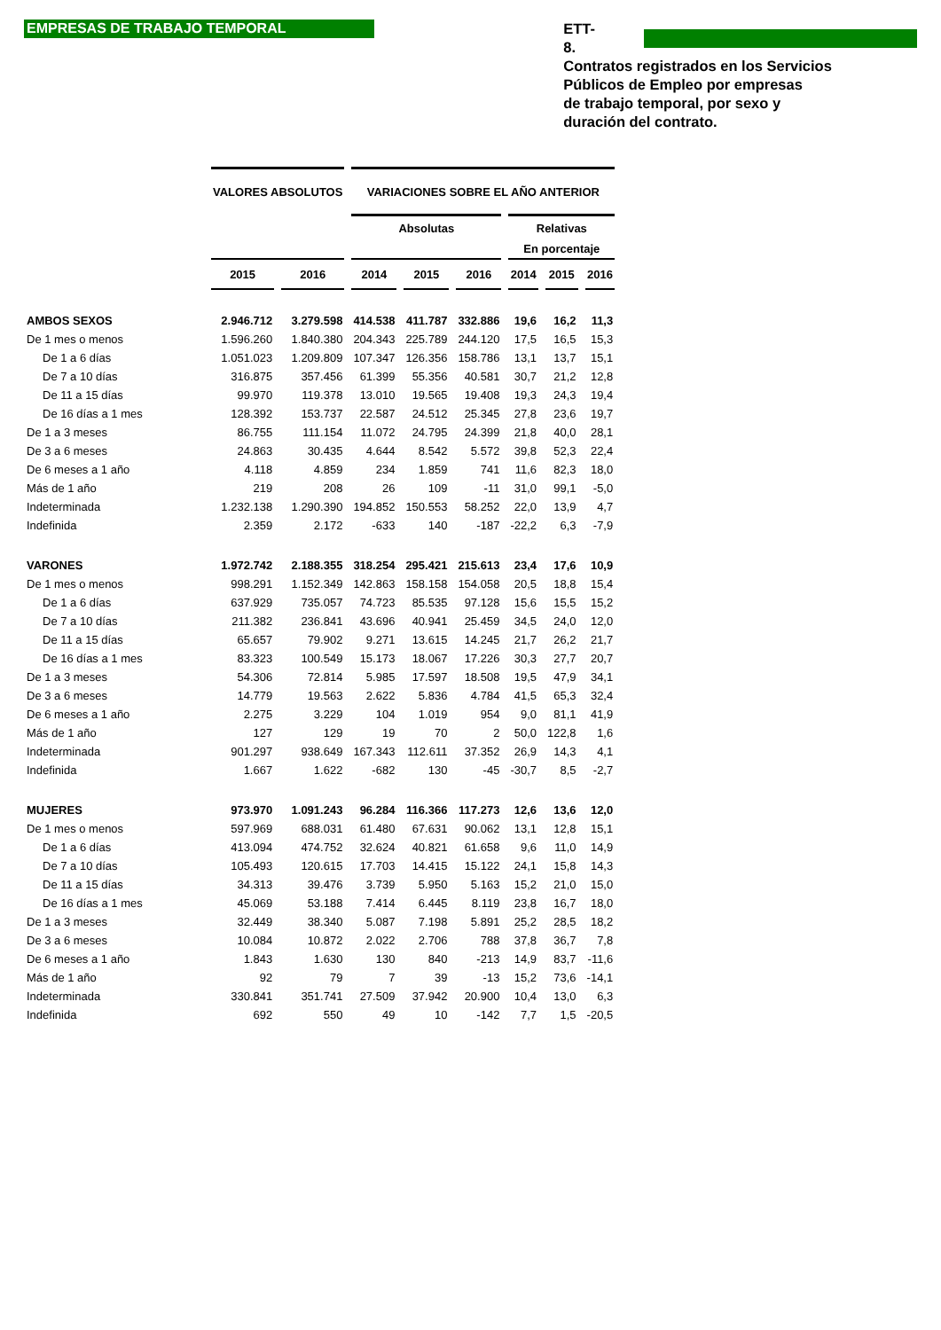EMPRESAS DE TRABAJO TEMPORAL
ETT-8.
Contratos registrados en los Servicios
Públicos de Empleo por empresas
de trabajo temporal, por sexo y
duración del contrato.
| | VALORES ABSOLUTOS | | VARIACIONES SOBRE EL AÑO ANTERIOR | | | | | |
| --- | --- | --- | --- | --- | --- | --- | --- | --- |
| | | | Absolutas | | | Relativas | | |
| | | | | | | En porcentaje | | |
| | 2015 | 2016 | 2014 | 2015 | 2016 | 2014 | 2015 | 2016 |
| AMBOS SEXOS | 2.946.712 | 3.279.598 | 414.538 | 411.787 | 332.886 | 19,6 | 16,2 | 11,3 |
| De 1 mes o menos | 1.596.260 | 1.840.380 | 204.343 | 225.789 | 244.120 | 17,5 | 16,5 | 15,3 |
| De 1 a 6 días | 1.051.023 | 1.209.809 | 107.347 | 126.356 | 158.786 | 13,1 | 13,7 | 15,1 |
| De 7 a 10 días | 316.875 | 357.456 | 61.399 | 55.356 | 40.581 | 30,7 | 21,2 | 12,8 |
| De 11 a 15 días | 99.970 | 119.378 | 13.010 | 19.565 | 19.408 | 19,3 | 24,3 | 19,4 |
| De 16 días a 1 mes | 128.392 | 153.737 | 22.587 | 24.512 | 25.345 | 27,8 | 23,6 | 19,7 |
| De 1 a 3 meses | 86.755 | 111.154 | 11.072 | 24.795 | 24.399 | 21,8 | 40,0 | 28,1 |
| De 3 a 6 meses | 24.863 | 30.435 | 4.644 | 8.542 | 5.572 | 39,8 | 52,3 | 22,4 |
| De 6 meses a 1 año | 4.118 | 4.859 | 234 | 1.859 | 741 | 11,6 | 82,3 | 18,0 |
| Más de 1 año | 219 | 208 | 26 | 109 | -11 | 31,0 | 99,1 | -5,0 |
| Indeterminada | 1.232.138 | 1.290.390 | 194.852 | 150.553 | 58.252 | 22,0 | 13,9 | 4,7 |
| Indefinida | 2.359 | 2.172 | -633 | 140 | -187 | -22,2 | 6,3 | -7,9 |
| VARONES | 1.972.742 | 2.188.355 | 318.254 | 295.421 | 215.613 | 23,4 | 17,6 | 10,9 |
| De 1 mes o menos | 998.291 | 1.152.349 | 142.863 | 158.158 | 154.058 | 20,5 | 18,8 | 15,4 |
| De 1 a 6 días | 637.929 | 735.057 | 74.723 | 85.535 | 97.128 | 15,6 | 15,5 | 15,2 |
| De 7 a 10 días | 211.382 | 236.841 | 43.696 | 40.941 | 25.459 | 34,5 | 24,0 | 12,0 |
| De 11 a 15 días | 65.657 | 79.902 | 9.271 | 13.615 | 14.245 | 21,7 | 26,2 | 21,7 |
| De 16 días a 1 mes | 83.323 | 100.549 | 15.173 | 18.067 | 17.226 | 30,3 | 27,7 | 20,7 |
| De 1 a 3 meses | 54.306 | 72.814 | 5.985 | 17.597 | 18.508 | 19,5 | 47,9 | 34,1 |
| De 3 a 6 meses | 14.779 | 19.563 | 2.622 | 5.836 | 4.784 | 41,5 | 65,3 | 32,4 |
| De 6 meses a 1 año | 2.275 | 3.229 | 104 | 1.019 | 954 | 9,0 | 81,1 | 41,9 |
| Más de 1 año | 127 | 129 | 19 | 70 | 2 | 50,0 | 122,8 | 1,6 |
| Indeterminada | 901.297 | 938.649 | 167.343 | 112.611 | 37.352 | 26,9 | 14,3 | 4,1 |
| Indefinida | 1.667 | 1.622 | -682 | 130 | -45 | -30,7 | 8,5 | -2,7 |
| MUJERES | 973.970 | 1.091.243 | 96.284 | 116.366 | 117.273 | 12,6 | 13,6 | 12,0 |
| De 1 mes o menos | 597.969 | 688.031 | 61.480 | 67.631 | 90.062 | 13,1 | 12,8 | 15,1 |
| De 1 a 6 días | 413.094 | 474.752 | 32.624 | 40.821 | 61.658 | 9,6 | 11,0 | 14,9 |
| De 7 a 10 días | 105.493 | 120.615 | 17.703 | 14.415 | 15.122 | 24,1 | 15,8 | 14,3 |
| De 11 a 15 días | 34.313 | 39.476 | 3.739 | 5.950 | 5.163 | 15,2 | 21,0 | 15,0 |
| De 16 días a 1 mes | 45.069 | 53.188 | 7.414 | 6.445 | 8.119 | 23,8 | 16,7 | 18,0 |
| De 1 a 3 meses | 32.449 | 38.340 | 5.087 | 7.198 | 5.891 | 25,2 | 28,5 | 18,2 |
| De 3 a 6 meses | 10.084 | 10.872 | 2.022 | 2.706 | 788 | 37,8 | 36,7 | 7,8 |
| De 6 meses a 1 año | 1.843 | 1.630 | 130 | 840 | -213 | 14,9 | 83,7 | -11,6 |
| Más de 1 año | 92 | 79 | 7 | 39 | -13 | 15,2 | 73,6 | -14,1 |
| Indeterminada | 330.841 | 351.741 | 27.509 | 37.942 | 20.900 | 10,4 | 13,0 | 6,3 |
| Indefinida | 692 | 550 | 49 | 10 | -142 | 7,7 | 1,5 | -20,5 |